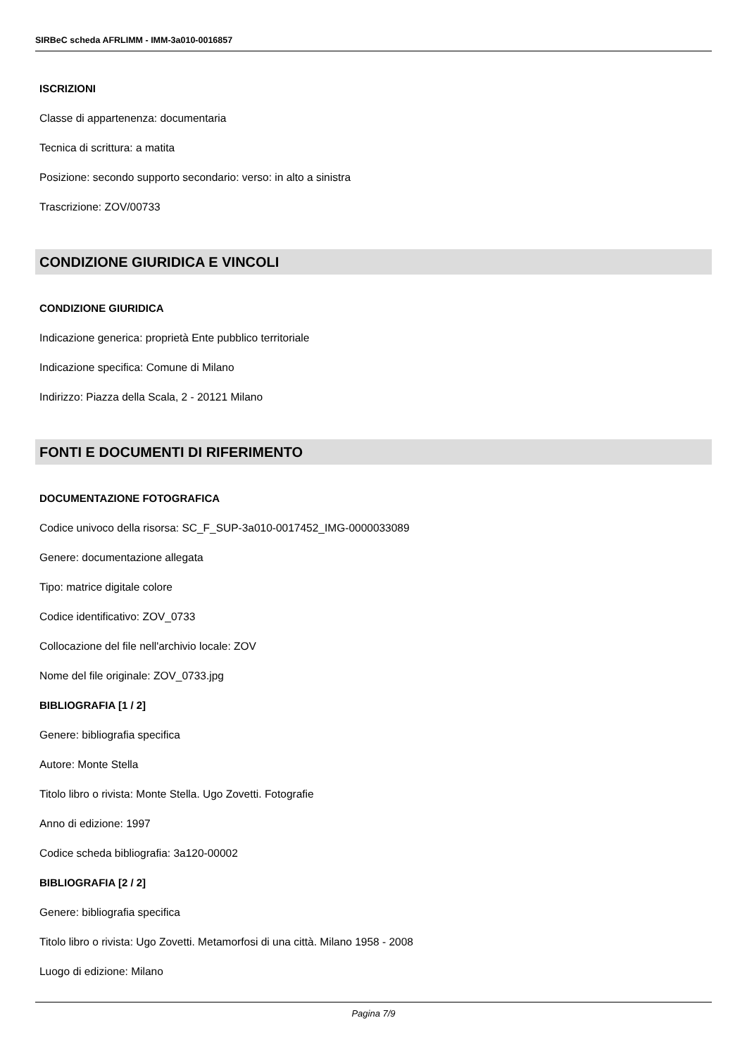SIRBeC scheda AFRLIMM - IMM-3a010-0016857
ISCRIZIONI
Classe di appartenenza: documentaria
Tecnica di scrittura: a matita
Posizione: secondo supporto secondario: verso: in alto a sinistra
Trascrizione: ZOV/00733
CONDIZIONE GIURIDICA E VINCOLI
CONDIZIONE GIURIDICA
Indicazione generica: proprietà Ente pubblico territoriale
Indicazione specifica: Comune di Milano
Indirizzo: Piazza della Scala, 2 - 20121 Milano
FONTI E DOCUMENTI DI RIFERIMENTO
DOCUMENTAZIONE FOTOGRAFICA
Codice univoco della risorsa: SC_F_SUP-3a010-0017452_IMG-0000033089
Genere: documentazione allegata
Tipo: matrice digitale colore
Codice identificativo: ZOV_0733
Collocazione del file nell'archivio locale: ZOV
Nome del file originale: ZOV_0733.jpg
BIBLIOGRAFIA [1 / 2]
Genere: bibliografia specifica
Autore: Monte Stella
Titolo libro o rivista: Monte Stella. Ugo Zovetti. Fotografie
Anno di edizione: 1997
Codice scheda bibliografia: 3a120-00002
BIBLIOGRAFIA [2 / 2]
Genere: bibliografia specifica
Titolo libro o rivista: Ugo Zovetti. Metamorfosi di una città. Milano 1958 - 2008
Luogo di edizione: Milano
Pagina 7/9